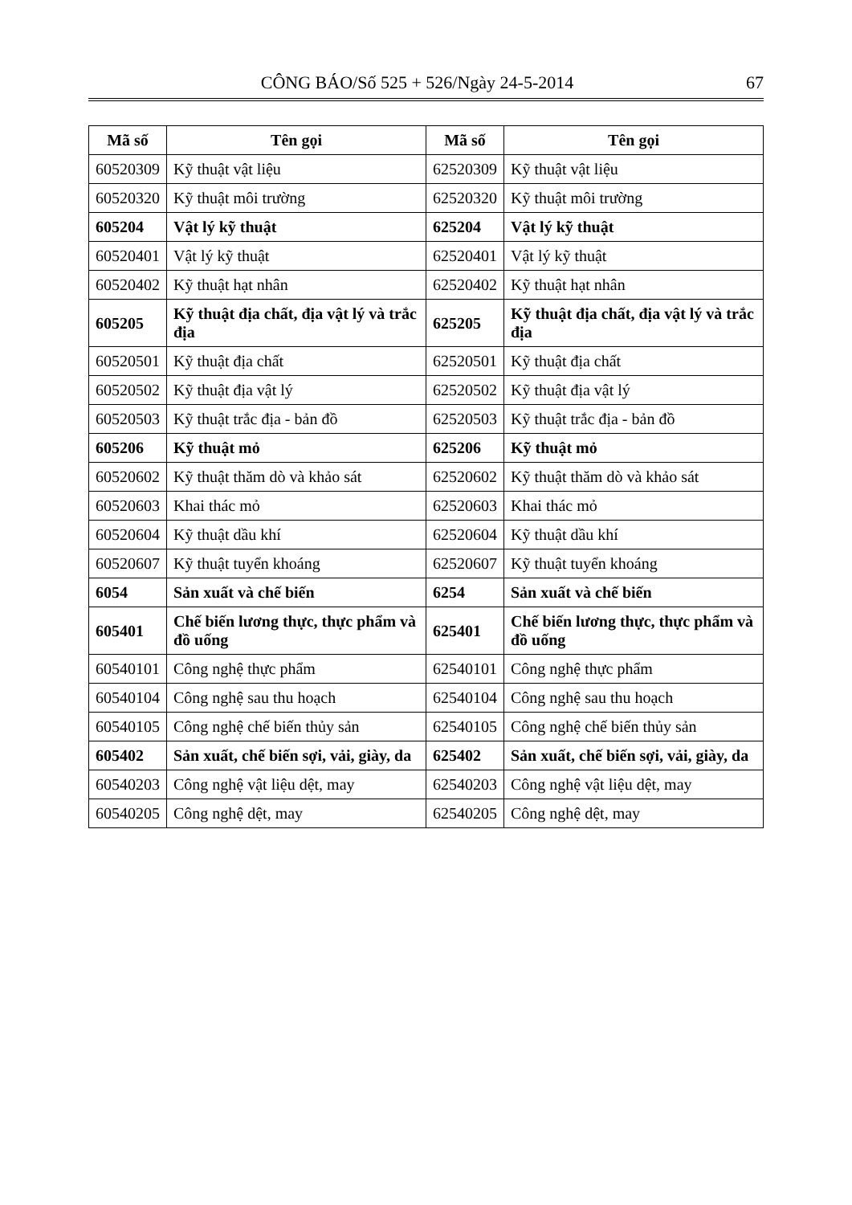CÔNG BÁO/Số 525 + 526/Ngày 24-5-2014 67
| Mã số | Tên gọi | Mã số | Tên gọi |
| --- | --- | --- | --- |
| 60520309 | Kỹ thuật vật liệu | 62520309 | Kỹ thuật vật liệu |
| 60520320 | Kỹ thuật môi trường | 62520320 | Kỹ thuật môi trường |
| 605204 | Vật lý kỹ thuật | 625204 | Vật lý kỹ thuật |
| 60520401 | Vật lý kỹ thuật | 62520401 | Vật lý kỹ thuật |
| 60520402 | Kỹ thuật hạt nhân | 62520402 | Kỹ thuật hạt nhân |
| 605205 | Kỹ thuật địa chất, địa vật lý và trắc địa | 625205 | Kỹ thuật địa chất, địa vật lý và trắc địa |
| 60520501 | Kỹ thuật địa chất | 62520501 | Kỹ thuật địa chất |
| 60520502 | Kỹ thuật địa vật lý | 62520502 | Kỹ thuật địa vật lý |
| 60520503 | Kỹ thuật trắc địa - bản đồ | 62520503 | Kỹ thuật trắc địa - bản đồ |
| 605206 | Kỹ thuật mỏ | 625206 | Kỹ thuật mỏ |
| 60520602 | Kỹ thuật thăm dò và khảo sát | 62520602 | Kỹ thuật thăm dò và khảo sát |
| 60520603 | Khai thác mỏ | 62520603 | Khai thác mỏ |
| 60520604 | Kỹ thuật dầu khí | 62520604 | Kỹ thuật dầu khí |
| 60520607 | Kỹ thuật tuyển khoáng | 62520607 | Kỹ thuật tuyển khoáng |
| 6054 | Sản xuất và chế biến | 6254 | Sản xuất và chế biến |
| 605401 | Chế biến lương thực, thực phẩm và đồ uống | 625401 | Chế biến lương thực, thực phẩm và đồ uống |
| 60540101 | Công nghệ thực phẩm | 62540101 | Công nghệ thực phẩm |
| 60540104 | Công nghệ sau thu hoạch | 62540104 | Công nghệ sau thu hoạch |
| 60540105 | Công nghệ chế biến thủy sản | 62540105 | Công nghệ chế biến thủy sản |
| 605402 | Sản xuất, chế biến sợi, vải, giày, da | 625402 | Sản xuất, chế biến sợi, vải, giày, da |
| 60540203 | Công nghệ vật liệu dệt, may | 62540203 | Công nghệ vật liệu dệt, may |
| 60540205 | Công nghệ dệt, may | 62540205 | Công nghệ dệt, may |